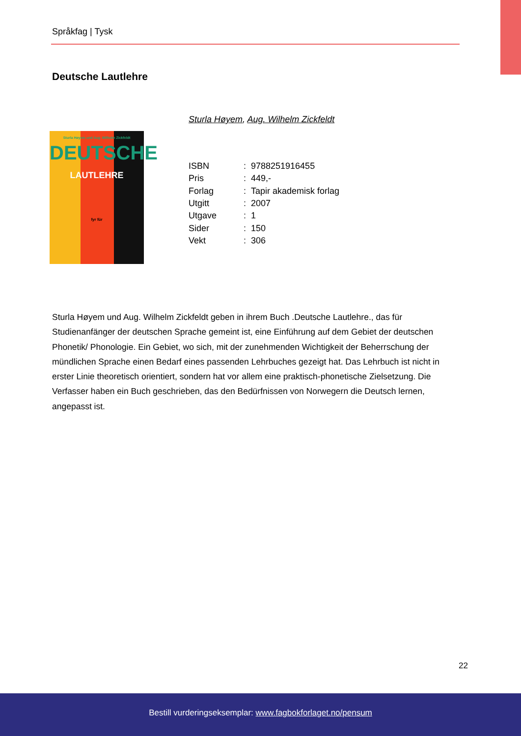Språkfag | Tysk
Deutsche Lautlehre
Sturla Høyem, Aug. Wilhelm Zickfeldt
Sturla Høyem und Aug. Wilhelm Zickfeldt
DEUTSCHE
LAUTLEHRE
fyr für
| ISBN | : 9788251916455 |
| Pris | : 449,- |
| Forlag | : Tapir akademisk forlag |
| Utgitt | : 2007 |
| Utgave | : 1 |
| Sider | : 150 |
| Vekt | : 306 |
Sturla Høyem und Aug. Wilhelm Zickfeldt geben in ihrem Buch .Deutsche Lautlehre., das für Studienanfänger der deutschen Sprache gemeint ist, eine Einführung auf dem Gebiet der deutschen Phonetik/ Phonologie. Ein Gebiet, wo sich, mit der zunehmenden Wichtigkeit der Beherrschung der mündlichen Sprache einen Bedarf eines passenden Lehrbuches gezeigt hat. Das Lehrbuch ist nicht in erster Linie theoretisch orientiert, sondern hat vor allem eine praktisch-phonetische Zielsetzung. Die Verfasser haben ein Buch geschrieben, das den Bedürfnissen von Norwegern die Deutsch lernen, angepasst ist.
22
Bestill vurderingseksemplar: www.fagbokforlaget.no/pensum